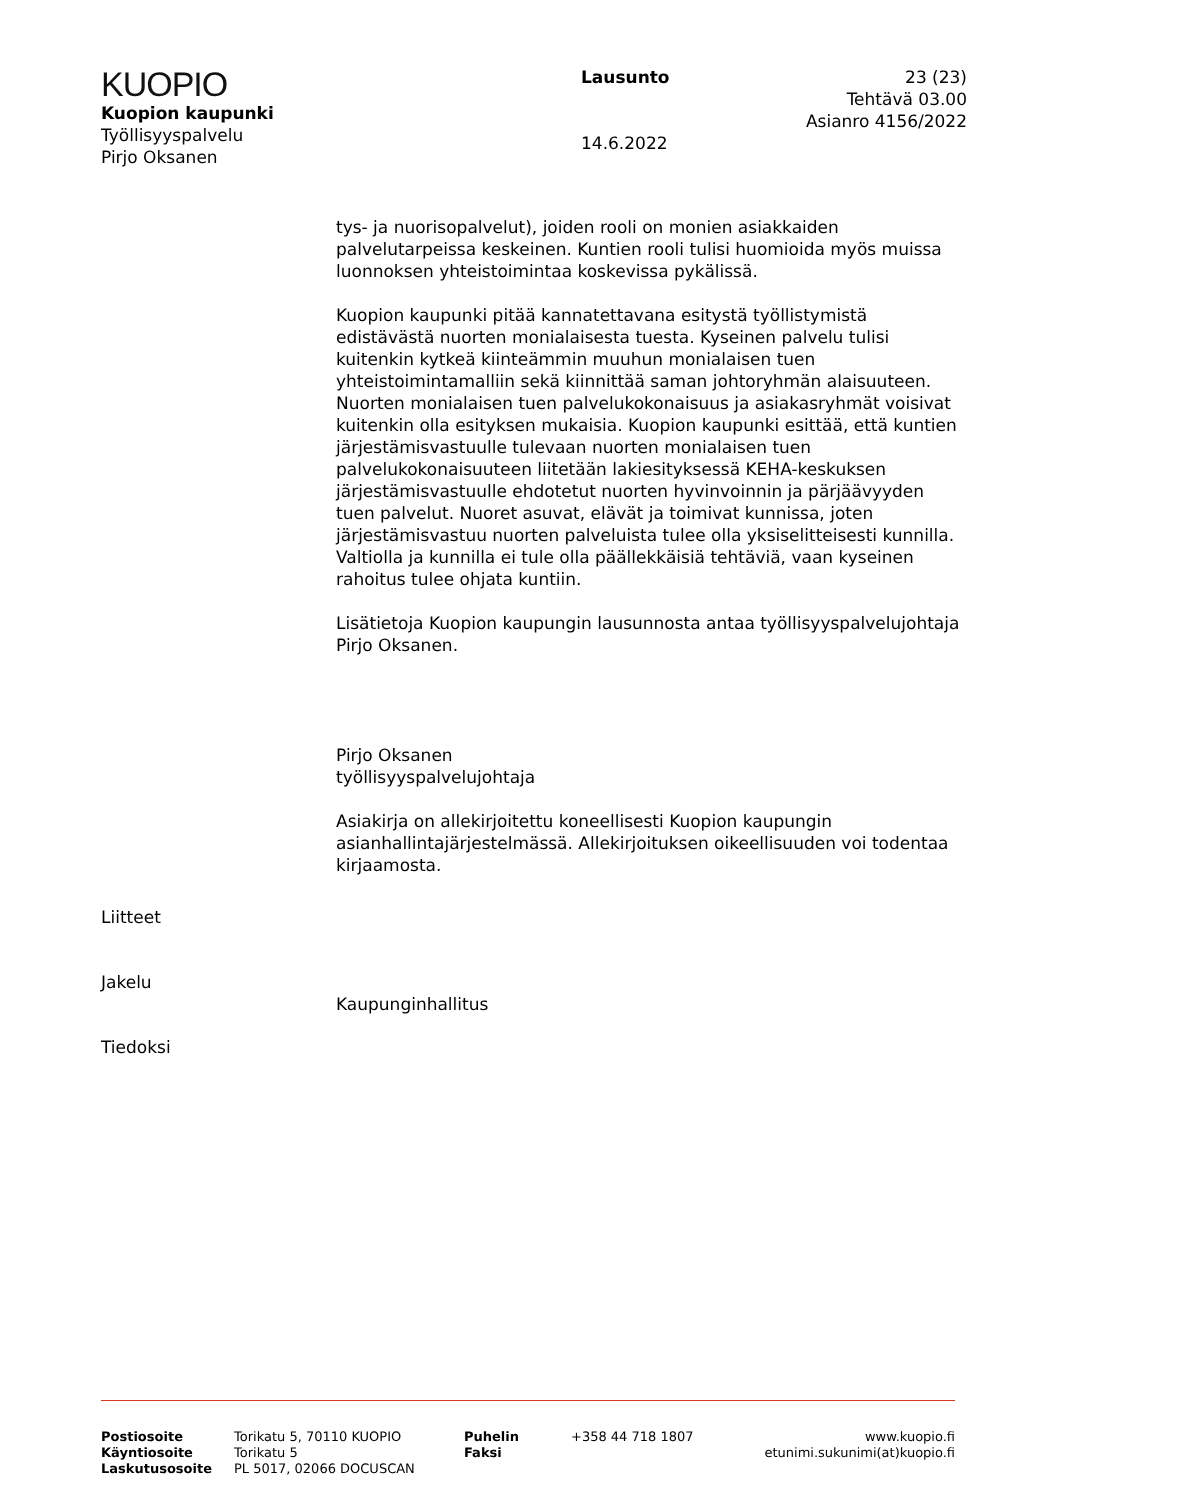KUOPIO
Kuopion kaupunki
Työllisyyspalvelu
Pirjo Oksanen
Lausunto
14.6.2022
23 (23)
Tehtävä 03.00
Asianro 4156/2022
tys- ja nuorisopalvelut), joiden rooli on monien asiakkaiden palvelutarpeissa keskeinen. Kuntien rooli tulisi huomioida myös muissa luonnoksen yhteistoimintaa koskevissa pykälissä.
Kuopion kaupunki pitää kannatettavana esitystä työllistymistä edistävästä nuorten monialaisesta tuesta. Kyseinen palvelu tulisi kuitenkin kytkeä kiinteämmin muuhun monialaisen tuen yhteistoimintamalliin sekä kiinnittää saman johtoryhmän alaisuuteen. Nuorten monialaisen tuen palvelukokonaisuus ja asiakasryhmät voisivat kuitenkin olla esityksen mukaisia. Kuopion kaupunki esittää, että kuntien järjestämisvastuulle tulevaan nuorten monialaisen tuen palvelukokonaisuuteen liitetään lakiesityksessä KEHA-keskuksen järjestämisvastuulle ehdotetut nuorten hyvinvoinnin ja pärjäävyyden tuen palvelut. Nuoret asuvat, elävät ja toimivat kunnissa, joten järjestämisvastuu nuorten palveluista tulee olla yksiselitteisesti kunnilla. Valtiolla ja kunnilla ei tule olla päällekkäisiä tehtäviä, vaan kyseinen rahoitus tulee ohjata kuntiin.
Lisätietoja Kuopion kaupungin lausunnosta antaa työllisyyspalvelujohtaja Pirjo Oksanen.
Pirjo Oksanen
työllisyyspalvelujohtaja
Asiakirja on allekirjoitettu koneellisesti Kuopion kaupungin asianhallintajärjestelmässä. Allekirjoituksen oikeellisuuden voi todentaa kirjaamosta.
Liitteet
Jakelu
Kaupunginhallitus
Tiedoksi
Postiosoite
Käyntiosoite
Laskutusosoite
Torikatu 5, 70110 KUOPIO
Torikatu 5
PL 5017, 02066 DOCUSCAN
Puhelin
Faksi
+358 44 718 1807 www.kuopio.fi
etunimi.sukunimi(at)kuopio.fi